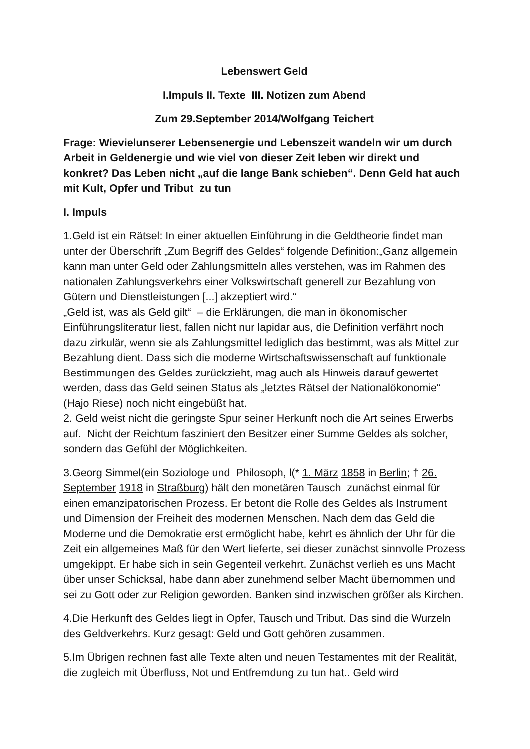Lebenswert Geld
I.Impuls II. Texte III. Notizen zum Abend
Zum 29.September 2014/Wolfgang Teichert
Frage: Wievielunserer Lebensenergie und Lebenszeit wandeln wir um durch Arbeit in Geldenergie und wie viel von dieser Zeit leben wir direkt und konkret? Das Leben nicht „auf die lange Bank schieben“. Denn Geld hat auch mit Kult, Opfer und Tribut zu tun
I. Impuls
1.Geld ist ein Rätsel: In einer aktuellen Einführung in die Geldtheorie findet man unter der Überschrift „Zum Begriff des Geldes“ folgende Definition:„Ganz allgemein kann man unter Geld oder Zahlungsmitteln alles verstehen, was im Rahmen des nationalen Zahlungsverkehrs einer Volkswirtschaft generell zur Bezahlung von Gütern und Dienstleistungen [...] akzeptiert wird.“
„Geld ist, was als Geld gilt“ – die Erklärungen, die man in ökonomischer Einführungsliteratur liest, fallen nicht nur lapidar aus, die Definition verfährt noch dazu zirkulär, wenn sie als Zahlungsmittel lediglich das bestimmt, was als Mittel zur Bezahlung dient. Dass sich die moderne Wirtschaftswissenschaft auf funktionale Bestimmungen des Geldes zurückzieht, mag auch als Hinweis darauf gewertet werden, dass das Geld seinen Status als „letztes Rätsel der Nationalökonomie“ (Hajo Riese) noch nicht eingebüßt hat.
2. Geld weist nicht die geringste Spur seiner Herkunft noch die Art seines Erwerbs auf. Nicht der Reichtum fasziniert den Besitzer einer Summe Geldes als solcher, sondern das Gefühl der Möglichkeiten.
3.Georg Simmel(ein Soziologe und Philosoph, l(* 1. März 1858 in Berlin; † 26. September 1918 in Straßburg) hält den monetären Tausch zunächst einmal für einen emanzipatorischen Prozess. Er betont die Rolle des Geldes als Instrument und Dimension der Freiheit des modernen Menschen. Nach dem das Geld die Moderne und die Demokratie erst ermöglicht habe, kehrt es ähnlich der Uhr für die Zeit ein allgemeines Maß für den Wert lieferte, sei dieser zunächst sinnvolle Prozess umgekippt. Er habe sich in sein Gegenteil verkehrt. Zunächst verlieh es uns Macht über unser Schicksal, habe dann aber zunehmend selber Macht übernommen und sei zu Gott oder zur Religion geworden. Banken sind inzwischen größer als Kirchen.
4.Die Herkunft des Geldes liegt in Opfer, Tausch und Tribut. Das sind die Wurzeln des Geldverkehrs. Kurz gesagt: Geld und Gott gehören zusammen.
5.Im Übrigen rechnen fast alle Texte alten und neuen Testamentes mit der Realität, die zugleich mit Überfluss, Not und Entfremdung zu tun hat.. Geld wird